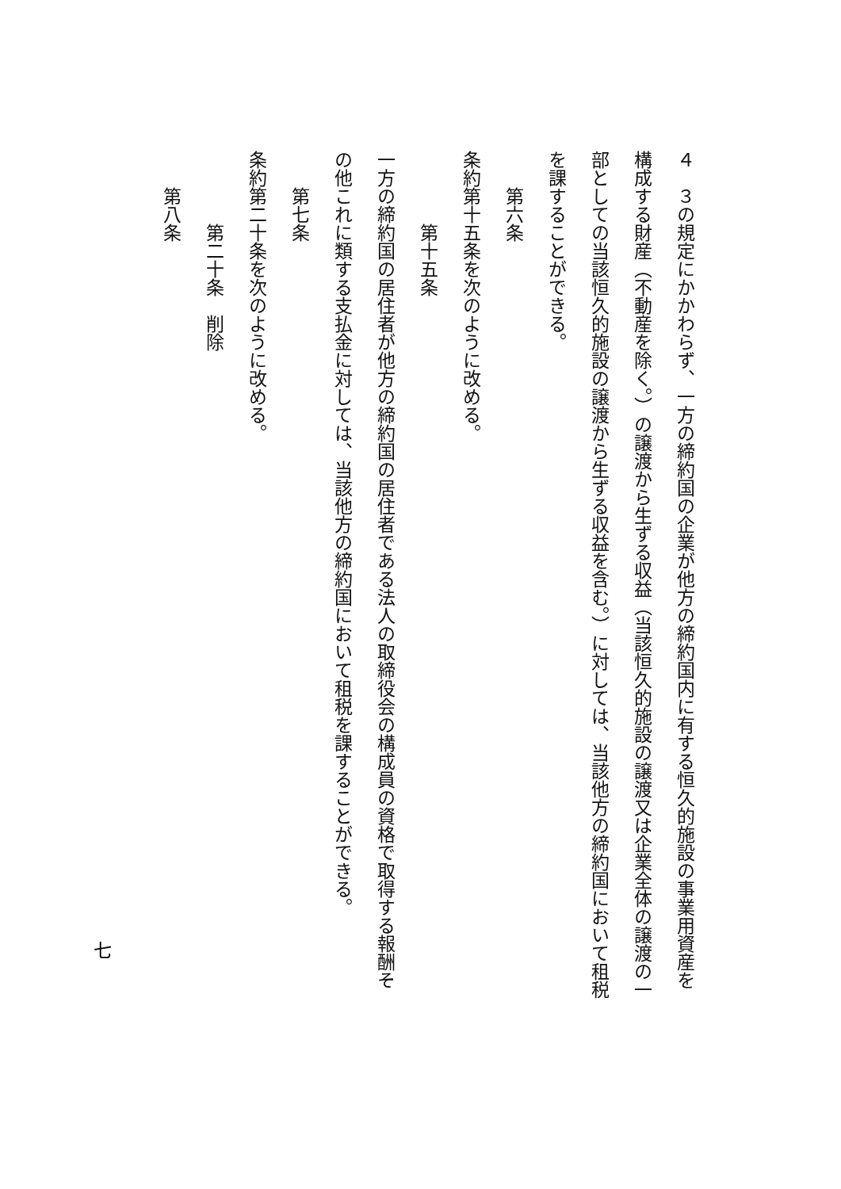４　３の規定にかかわらず、一方の締約国の企業が他方の締約国内に有する恒久的施設の事業用資産を構成する財産（不動産を除く。）の譲渡から生ずる収益（当該恒久的施設の譲渡又は企業全体の譲渡の一部としての当該恒久的施設の譲渡から生ずる収益を含む。）に対しては、当該他方の締約国において租税を課することができる。
第六条
条約第十五条を次のように改める。
第十五条
一方の締約国の居住者が他方の締約国の居住者である法人の取締役会の構成員の資格で取得する報酬その他これに類する支払金に対しては、当該他方の締約国において租税を課することができる。
第七条
条約第二十条を次のように改める。
第二十条　削除
第八条
七